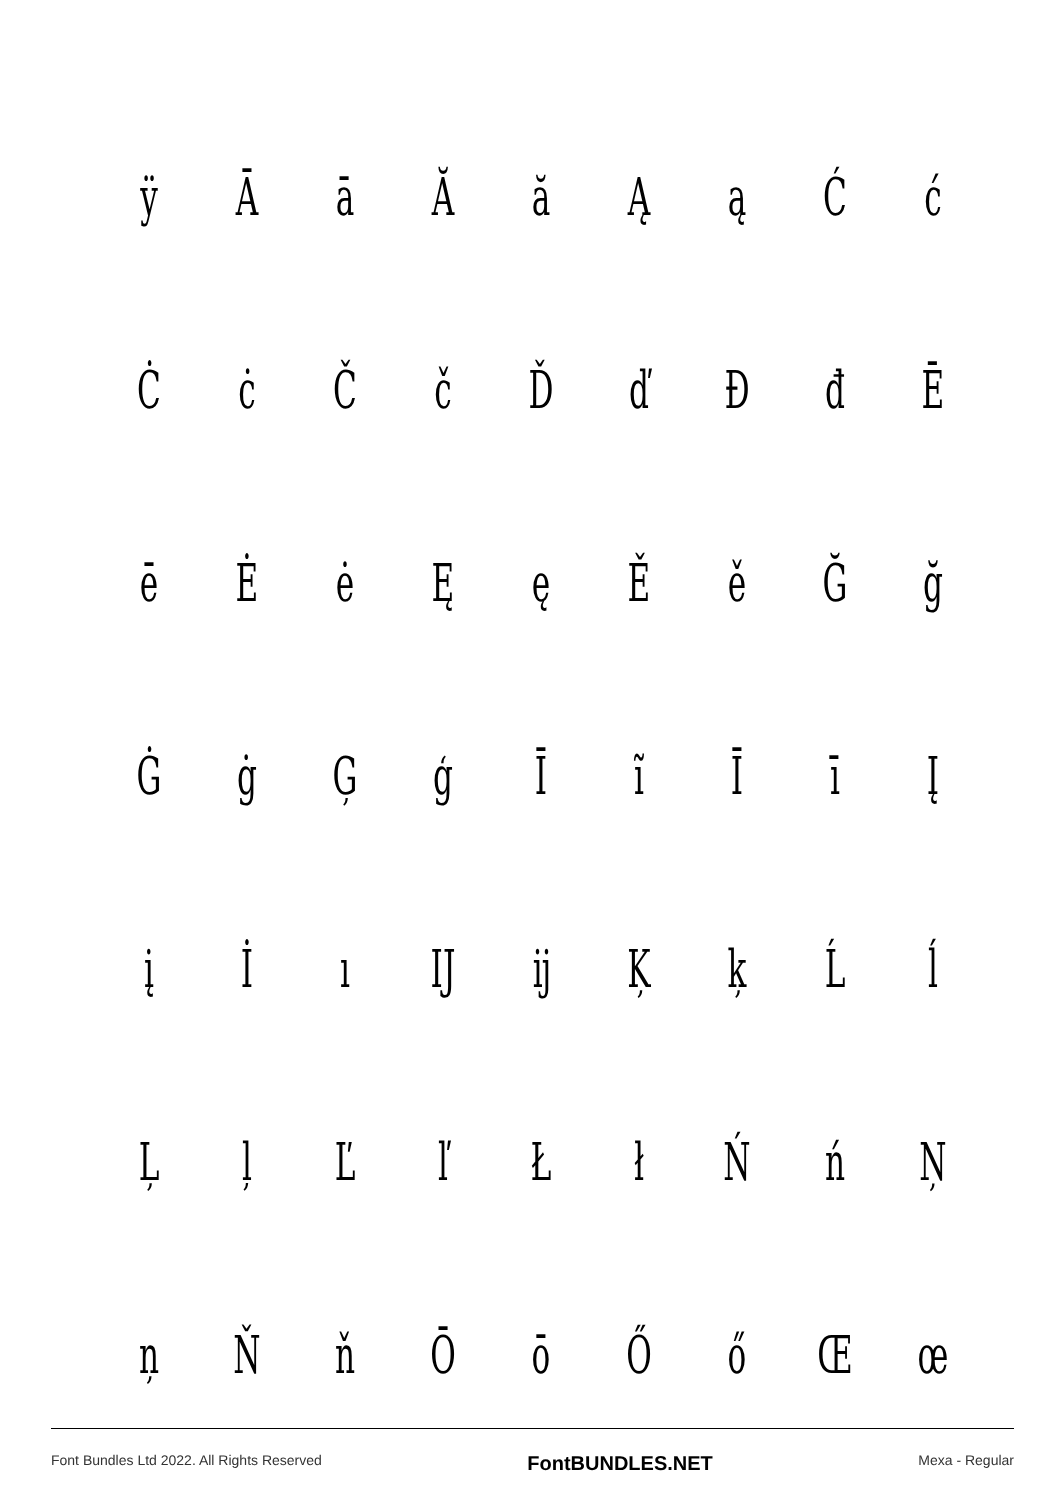| ÿ | Ā | ā | Ă | ă | Ą | ą | Ć | ć |
| Ċ | ċ | Č | č | Ď | ď | Đ | đ | Ē |
| ē | Ė | ė | Ę | ę | Ě | ě | Ğ | ğ |
| Ġ | ġ | Ģ | ģ | Ī | ĩ | Ī | ī | Į |
| į | İ | ı | Ĳ | ĳ | Ķ | ķ | Ĺ | ĺ |
| Ļ | ļ | Ľ | ľ | Ł | ł | Ń | ń | Ņ |
| ņ | Ň | ň | Ō | ō | Ő | ő | Œ | œ |
Font Bundles Ltd 2022. All Rights Reserved FontBUNDLES.NET Mexa - Regular